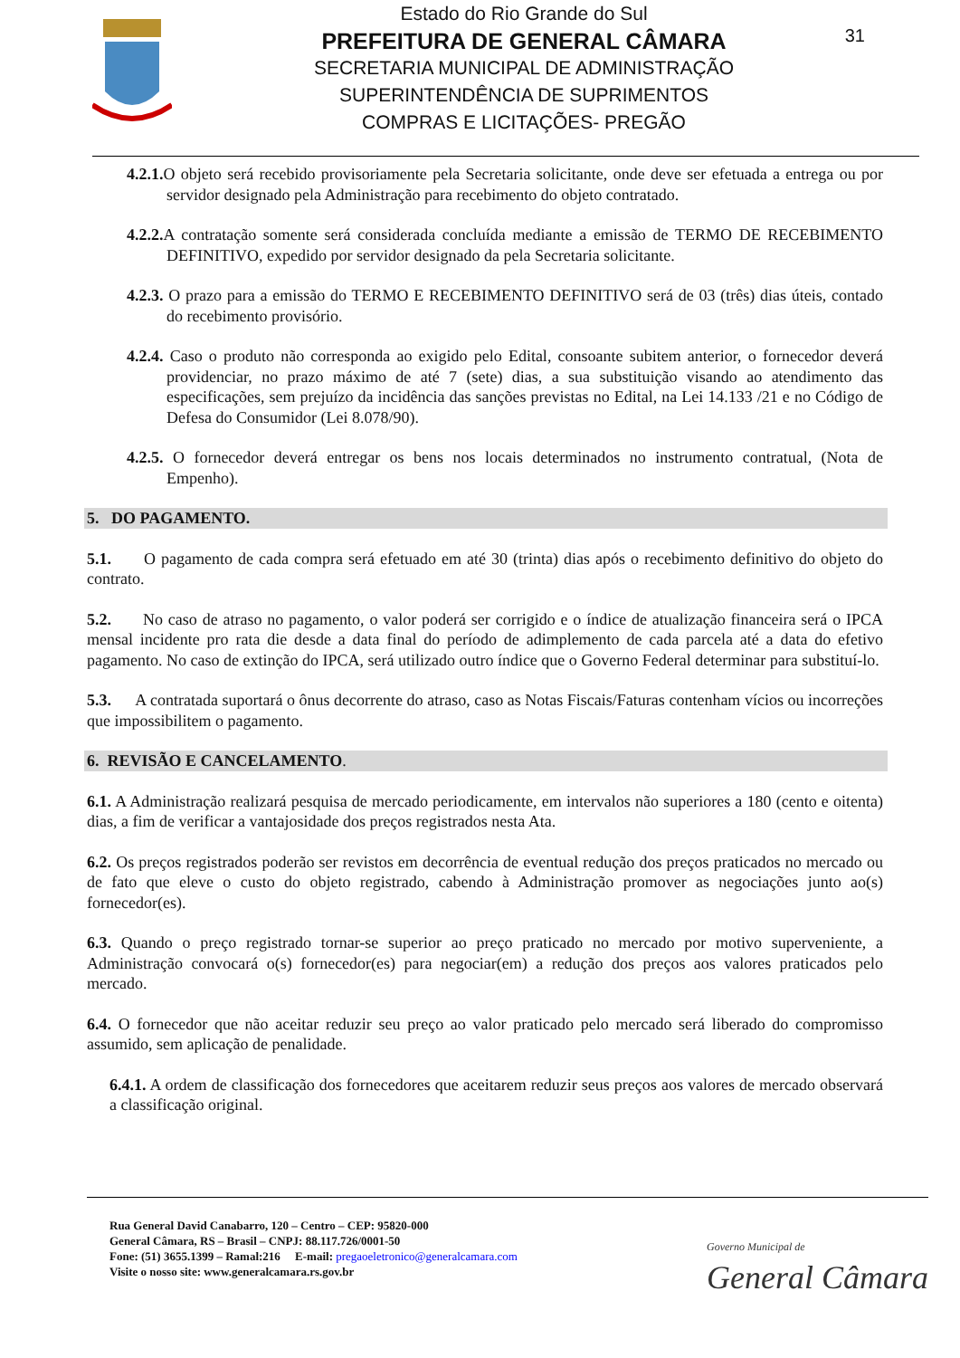31
Estado do Rio Grande do Sul
PREFEITURA DE GENERAL CÂMARA
SECRETARIA MUNICIPAL DE ADMINISTRAÇÃO
SUPERINTENDÊNCIA DE SUPRIMENTOS
COMPRAS E LICITAÇÕES- PREGÃO
4.2.1. O objeto será recebido provisoriamente pela Secretaria solicitante, onde deve ser efetuada a entrega ou por servidor designado pela Administração para recebimento do objeto contratado.
4.2.2. A contratação somente será considerada concluída mediante a emissão de TERMO DE RECEBIMENTO DEFINITIVO, expedido por servidor designado da pela Secretaria solicitante.
4.2.3. O prazo para a emissão do TERMO E RECEBIMENTO DEFINITIVO será de 03 (três) dias úteis, contado do recebimento provisório.
4.2.4. Caso o produto não corresponda ao exigido pelo Edital, consoante subitem anterior, o fornecedor deverá providenciar, no prazo máximo de até 7 (sete) dias, a sua substituição visando ao atendimento das especificações, sem prejuízo da incidência das sanções previstas no Edital, na Lei 14.133 /21 e no Código de Defesa do Consumidor (Lei 8.078/90).
4.2.5. O fornecedor deverá entregar os bens nos locais determinados no instrumento contratual, (Nota de Empenho).
5. DO PAGAMENTO.
5.1. O pagamento de cada compra será efetuado em até 30 (trinta) dias após o recebimento definitivo do objeto do contrato.
5.2. No caso de atraso no pagamento, o valor poderá ser corrigido e o índice de atualização financeira será o IPCA mensal incidente pro rata die desde a data final do período de adimplemento de cada parcela até a data do efetivo pagamento. No caso de extinção do IPCA, será utilizado outro índice que o Governo Federal determinar para substituí-lo.
5.3. A contratada suportará o ônus decorrente do atraso, caso as Notas Fiscais/Faturas contenham vícios ou incorreções que impossibilitem o pagamento.
6. REVISÃO E CANCELAMENTO.
6.1. A Administração realizará pesquisa de mercado periodicamente, em intervalos não superiores a 180 (cento e oitenta) dias, a fim de verificar a vantajosidade dos preços registrados nesta Ata.
6.2. Os preços registrados poderão ser revistos em decorrência de eventual redução dos preços praticados no mercado ou de fato que eleve o custo do objeto registrado, cabendo à Administração promover as negociações junto ao(s) fornecedor(es).
6.3. Quando o preço registrado tornar-se superior ao preço praticado no mercado por motivo superveniente, a Administração convocará o(s) fornecedor(es) para negociar(em) a redução dos preços aos valores praticados pelo mercado.
6.4. O fornecedor que não aceitar reduzir seu preço ao valor praticado pelo mercado será liberado do compromisso assumido, sem aplicação de penalidade.
6.4.1. A ordem de classificação dos fornecedores que aceitarem reduzir seus preços aos valores de mercado observará a classificação original.
Rua General David Canabarro, 120 – Centro – CEP: 95820-000
General Câmara, RS – Brasil – CNPJ: 88.117.726/0001-50
Fone: (51) 3655.1399 – Ramal:216 E-mail: pregaoeletronico@generalcamara.com
Visite o nosso site: www.generalcamara.rs.gov.br
Governo Municipal de
General Câmara